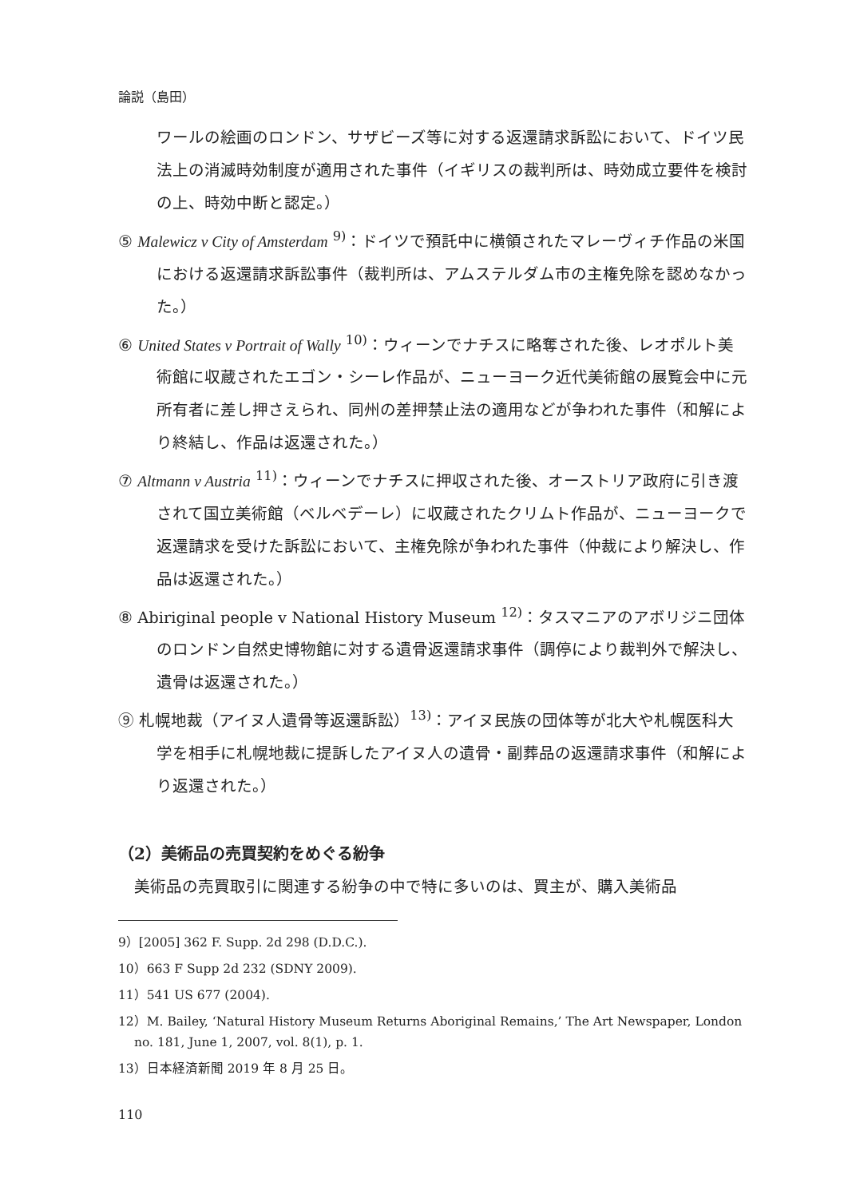論説（島田）
ワールの絵画のロンドン、サザビーズ等に対する返還請求訴訟において、ドイツ民法上の消滅時効制度が適用された事件（イギリスの裁判所は、時効成立要件を検討の上、時効中断と認定。）
⑤ Malewicz v City of Amsterdam <sup>9)</sup>：ドイツで預託中に横領されたマレーヴィチ作品の米国における返還請求訴訟事件（裁判所は、アムステルダム市の主権免除を認めなかった。）
⑥ United States v Portrait of Wally <sup>10)</sup>：ウィーンでナチスに略奪された後、レオポルト美術館に収蔵されたエゴン・シーレ作品が、ニューヨーク近代美術館の展覧会中に元所有者に差し押さえられ、同州の差押禁止法の適用などが争われた事件（和解により終結し、作品は返還された。）
⑦ Altmann v Austria <sup>11)</sup>：ウィーンでナチスに押収された後、オーストリア政府に引き渡されて国立美術館（ベルベデーレ）に収蔵されたクリムト作品が、ニューヨークで返還請求を受けた訴訟において、主権免除が争われた事件（仲裁により解決し、作品は返還された。）
⑧ Abiriginal people v National History Museum <sup>12)</sup>：タスマニアのアボリジニ団体のロンドン自然史博物館に対する遺骨返還請求事件（調停により裁判外で解決し、遺骨は返還された。）
⑨ 札幌地裁（アイヌ人遺骨等返還訴訟）<sup>13)</sup>：アイヌ民族の団体等が北大や札幌医科大学を相手に札幌地裁に提訴したアイヌ人の遺骨・副葬品の返還請求事件（和解により返還された。）
（2）美術品の売買契約をめぐる紛争
　美術品の売買取引に関連する紛争の中で特に多いのは、買主が、購入美術品
9）[2005] 362 F. Supp. 2d 298 (D.D.C.).
10）663 F Supp 2d 232 (SDNY 2009).
11）541 US 677 (2004).
12）M. Bailey, ‘Natural History Museum Returns Aboriginal Remains,’ The Art Newspaper, London no. 181, June 1, 2007, vol. 8(1), p. 1.
13）日本経済新聞 2019 年 8 月 25 日。
110